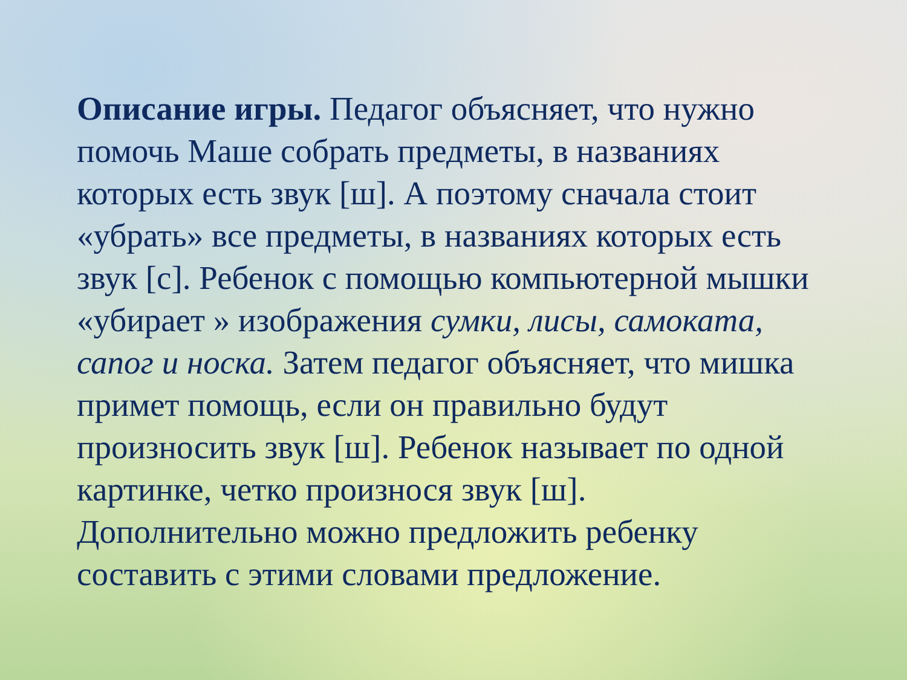Описание игры. Педагог объясняет, что нужно помочь Маше собрать предметы, в названиях которых есть звук [ш]. А поэтому сначала стоит «убрать» все предметы, в названиях которых есть звук [с]. Ребенок с помощью компьютерной мышки «убирает » изображения сумки, лисы, самоката, сапог и носка. Затем педагог объясняет, что мишка примет помощь, если он правильно будут произносить звук [ш]. Ребенок называет по одной картинке, четко произнося звук [ш].
Дополнительно можно предложить ребенку составить с этими словами предложение.